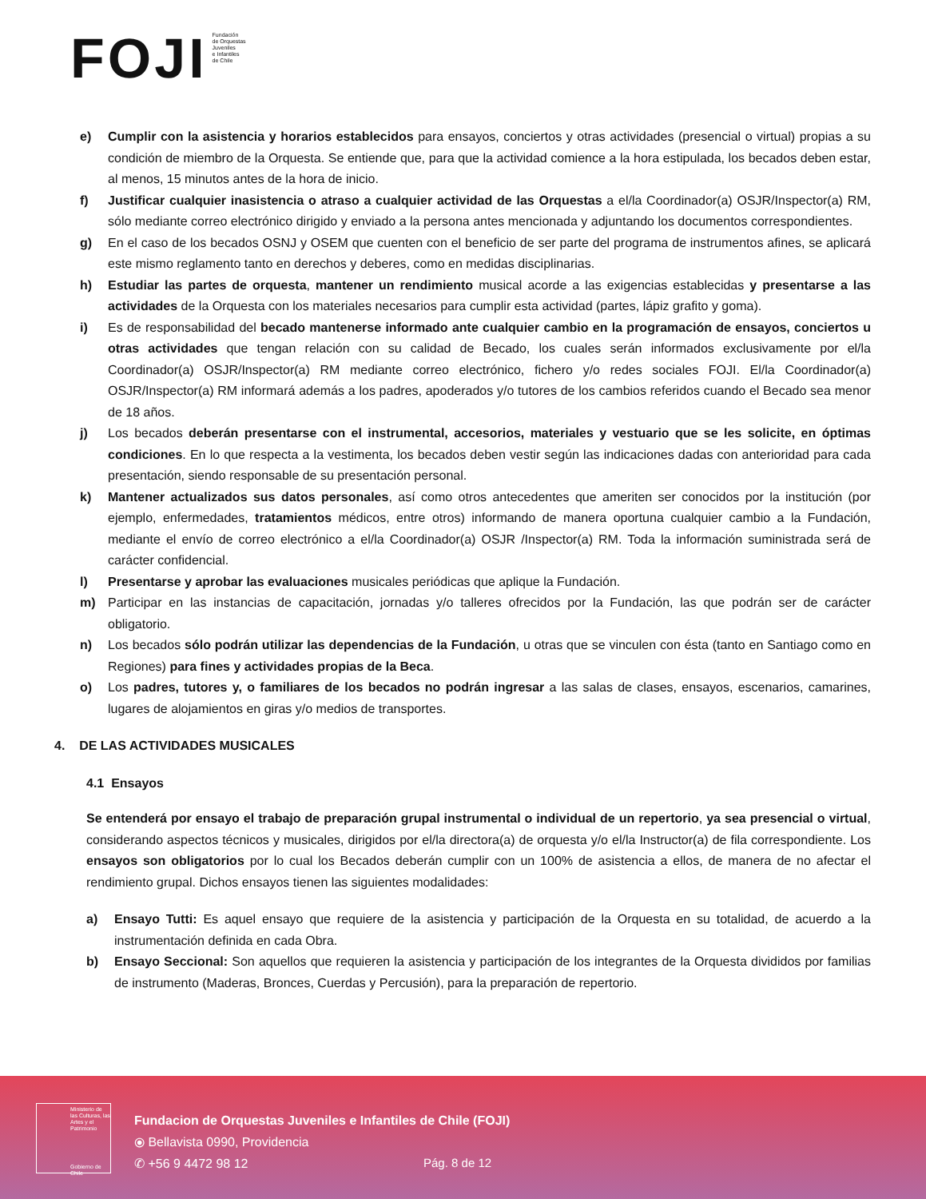FOJI
Fundación
de Orquestas
Juveniles
e Infantiles
de Chile
e) Cumplir con la asistencia y horarios establecidos para ensayos, conciertos y otras actividades (presencial o virtual) propias a su condición de miembro de la Orquesta. Se entiende que, para que la actividad comience a la hora estipulada, los becados deben estar, al menos, 15 minutos antes de la hora de inicio.
f) Justificar cualquier inasistencia o atraso a cualquier actividad de las Orquestas a el/la Coordinador(a) OSJR/Inspector(a) RM, sólo mediante correo electrónico dirigido y enviado a la persona antes mencionada y adjuntando los documentos correspondientes.
g) En el caso de los becados OSNJ y OSEM que cuenten con el beneficio de ser parte del programa de instrumentos afines, se aplicará este mismo reglamento tanto en derechos y deberes, como en medidas disciplinarias.
h) Estudiar las partes de orquesta, mantener un rendimiento musical acorde a las exigencias establecidas y presentarse a las actividades de la Orquesta con los materiales necesarios para cumplir esta actividad (partes, lápiz grafito y goma).
i) Es de responsabilidad del becado mantenerse informado ante cualquier cambio en la programación de ensayos, conciertos u otras actividades que tengan relación con su calidad de Becado, los cuales serán informados exclusivamente por el/la Coordinador(a) OSJR/Inspector(a) RM mediante correo electrónico, fichero y/o redes sociales FOJI. El/la Coordinador(a) OSJR/Inspector(a) RM informará además a los padres, apoderados y/o tutores de los cambios referidos cuando el Becado sea menor de 18 años.
j) Los becados deberán presentarse con el instrumental, accesorios, materiales y vestuario que se les solicite, en óptimas condiciones. En lo que respecta a la vestimenta, los becados deben vestir según las indicaciones dadas con anterioridad para cada presentación, siendo responsable de su presentación personal.
k) Mantener actualizados sus datos personales, así como otros antecedentes que ameriten ser conocidos por la institución (por ejemplo, enfermedades, tratamientos médicos, entre otros) informando de manera oportuna cualquier cambio a la Fundación, mediante el envío de correo electrónico a el/la Coordinador(a) OSJR /Inspector(a) RM. Toda la información suministrada será de carácter confidencial.
l) Presentarse y aprobar las evaluaciones musicales periódicas que aplique la Fundación.
m) Participar en las instancias de capacitación, jornadas y/o talleres ofrecidos por la Fundación, las que podrán ser de carácter obligatorio.
n) Los becados sólo podrán utilizar las dependencias de la Fundación, u otras que se vinculen con ésta (tanto en Santiago como en Regiones) para fines y actividades propias de la Beca.
o) Los padres, tutores y, o familiares de los becados no podrán ingresar a las salas de clases, ensayos, escenarios, camarines, lugares de alojamientos en giras y/o medios de transportes.
4. DE LAS ACTIVIDADES MUSICALES
4.1 Ensayos
Se entenderá por ensayo el trabajo de preparación grupal instrumental o individual de un repertorio, ya sea presencial o virtual, considerando aspectos técnicos y musicales, dirigidos por el/la directora(a) de orquesta y/o el/la Instructor(a) de fila correspondiente. Los ensayos son obligatorios por lo cual los Becados deberán cumplir con un 100% de asistencia a ellos, de manera de no afectar el rendimiento grupal. Dichos ensayos tienen las siguientes modalidades:
a) Ensayo Tutti: Es aquel ensayo que requiere de la asistencia y participación de la Orquesta en su totalidad, de acuerdo a la instrumentación definida en cada Obra.
b) Ensayo Seccional: Son aquellos que requieren la asistencia y participación de los integrantes de la Orquesta divididos por familias de instrumento (Maderas, Bronces, Cuerdas y Percusión), para la preparación de repertorio.
Ministerio de las Culturas, las Artes y el Patrimonio
Gobierno de Chile
Fundacion de Orquestas Juveniles e Infantiles de Chile (FOJI)
⦿ Bellavista 0990, Providencia
✆ +56 9 4472 98 12
Pág. 8 de 12